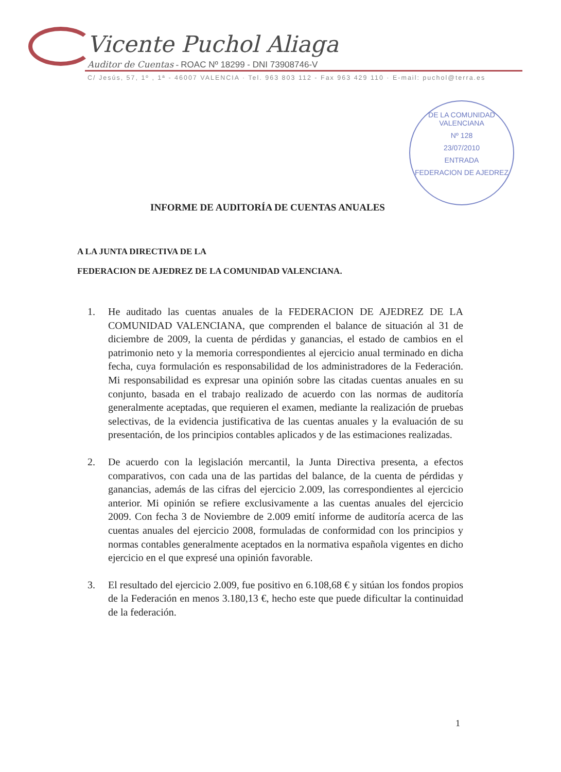Vicente Puchol Aliaga
Auditor de Cuentas - ROAC Nº 18299 - DNI 73908746-V
C/ Jesús, 57, 1º , 1ª - 46007 VALENCIA · Tel. 963 803 112 - Fax 963 429 110 · E-mail: puchol@terra.es
DE LA COMUNIDAD VALENCIANA
Nº 128
23/07/2010
ENTRADA
FEDERACION DE AJEDREZ
INFORME DE AUDITORÍA DE CUENTAS ANUALES
A LA JUNTA DIRECTIVA DE LA
FEDERACION DE AJEDREZ DE LA COMUNIDAD VALENCIANA.
1. He auditado las cuentas anuales de la FEDERACION DE AJEDREZ DE LA COMUNIDAD VALENCIANA, que comprenden el balance de situación al 31 de diciembre de 2009, la cuenta de pérdidas y ganancias, el estado de cambios en el patrimonio neto y la memoria correspondientes al ejercicio anual terminado en dicha fecha, cuya formulación es responsabilidad de los administradores de la Federación. Mi responsabilidad es expresar una opinión sobre las citadas cuentas anuales en su conjunto, basada en el trabajo realizado de acuerdo con las normas de auditoría generalmente aceptadas, que requieren el examen, mediante la realización de pruebas selectivas, de la evidencia justificativa de las cuentas anuales y la evaluación de su presentación, de los principios contables aplicados y de las estimaciones realizadas.
2. De acuerdo con la legislación mercantil, la Junta Directiva presenta, a efectos comparativos, con cada una de las partidas del balance, de la cuenta de pérdidas y ganancias, además de las cifras del ejercicio 2.009, las correspondientes al ejercicio anterior. Mi opinión se refiere exclusivamente a las cuentas anuales del ejercicio 2009. Con fecha 3 de Noviembre de 2.009 emití informe de auditoría acerca de las cuentas anuales del ejercicio 2008, formuladas de conformidad con los principios y normas contables generalmente aceptados en la normativa española vigentes en dicho ejercicio en el que expresé una opinión favorable.
3. El resultado del ejercicio 2.009, fue positivo en 6.108,68 € y sitúan los fondos propios de la Federación en menos 3.180,13 €, hecho este que puede dificultar la continuidad de la federación.
1